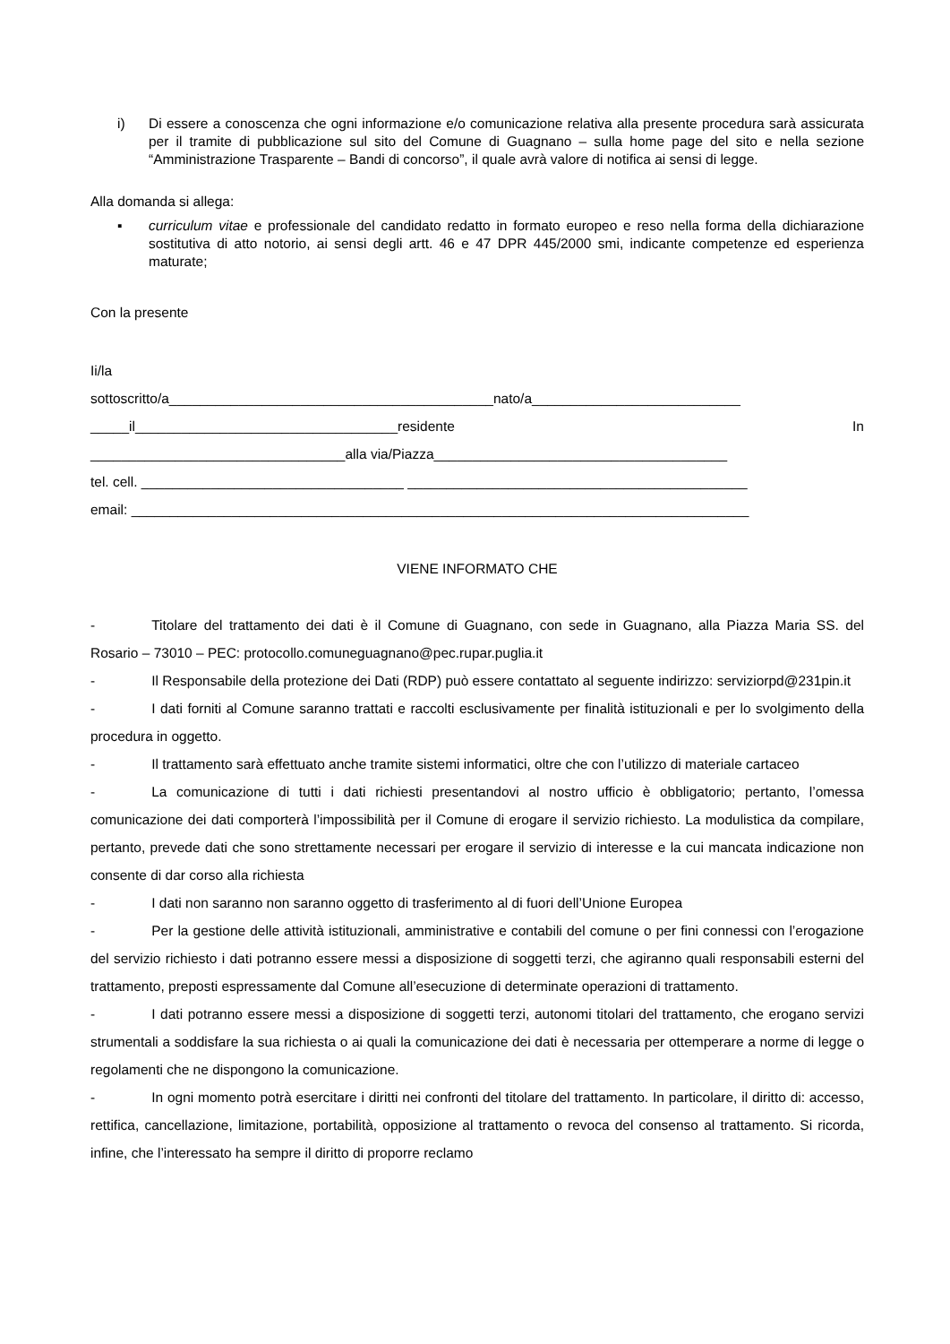i) Di essere a conoscenza che ogni informazione e/o comunicazione relativa alla presente procedura sarà assicurata per il tramite di pubblicazione sul sito del Comune di Guagnano – sulla home page del sito e nella sezione “Amministrazione Trasparente – Bandi di concorso”, il quale avrà valore di notifica ai sensi di legge.
Alla domanda si allega:
▪ curriculum vitae e professionale del candidato redatto in formato europeo e reso nella forma della dichiarazione sostitutiva di atto notorio, ai sensi degli artt. 46 e 47 DPR 445/2000 smi, indicante competenze ed esperienza maturate;
Con la presente
Ii/la
sottoscritto/a__________________________________________nato/a___________________________
_____il__________________________________residente In
_________________________________alla via/Piazza______________________________________
tel. cell. __________________________________ ____________________________________________
email: ________________________________________________________________________________
VIENE INFORMATO CHE
- Titolare del trattamento dei dati è il Comune di Guagnano, con sede in Guagnano, alla Piazza Maria SS. del Rosario – 73010 – PEC: protocollo.comuneguagnano@pec.rupar.puglia.it
- Il Responsabile della protezione dei Dati (RDP) può essere contattato al seguente indirizzo: serviziorpd@231pin.it
- I dati forniti al Comune saranno trattati e raccolti esclusivamente per finalità istituzionali e per lo svolgimento della procedura in oggetto.
- Il trattamento sarà effettuato anche tramite sistemi informatici, oltre che con l’utilizzo di materiale cartaceo
- La comunicazione di tutti i dati richiesti presentandovi al nostro ufficio è obbligatorio; pertanto, l’omessa comunicazione dei dati comporterà l’impossibilità per il Comune di erogare il servizio richiesto. La modulistica da compilare, pertanto, prevede dati che sono strettamente necessari per erogare il servizio di interesse e la cui mancata indicazione non consente di dar corso alla richiesta
- I dati non saranno non saranno oggetto di trasferimento al di fuori dell’Unione Europea
- Per la gestione delle attività istituzionali, amministrative e contabili del comune o per fini connessi con l’erogazione del servizio richiesto i dati potranno essere messi a disposizione di soggetti terzi, che agiranno quali responsabili esterni del trattamento, preposti espressamente dal Comune all’esecuzione di determinate operazioni di trattamento.
- I dati potranno essere messi a disposizione di soggetti terzi, autonomi titolari del trattamento, che erogano servizi strumentali a soddisfare la sua richiesta o ai quali la comunicazione dei dati è necessaria per ottemperare a norme di legge o regolamenti che ne dispongono la comunicazione.
- In ogni momento potrà esercitare i diritti nei confronti del titolare del trattamento. In particolare, il diritto di: accesso, rettifica, cancellazione, limitazione, portabilità, opposizione al trattamento o revoca del consenso al trattamento. Si ricorda, infine, che l’interessato ha sempre il diritto di proporre reclamo